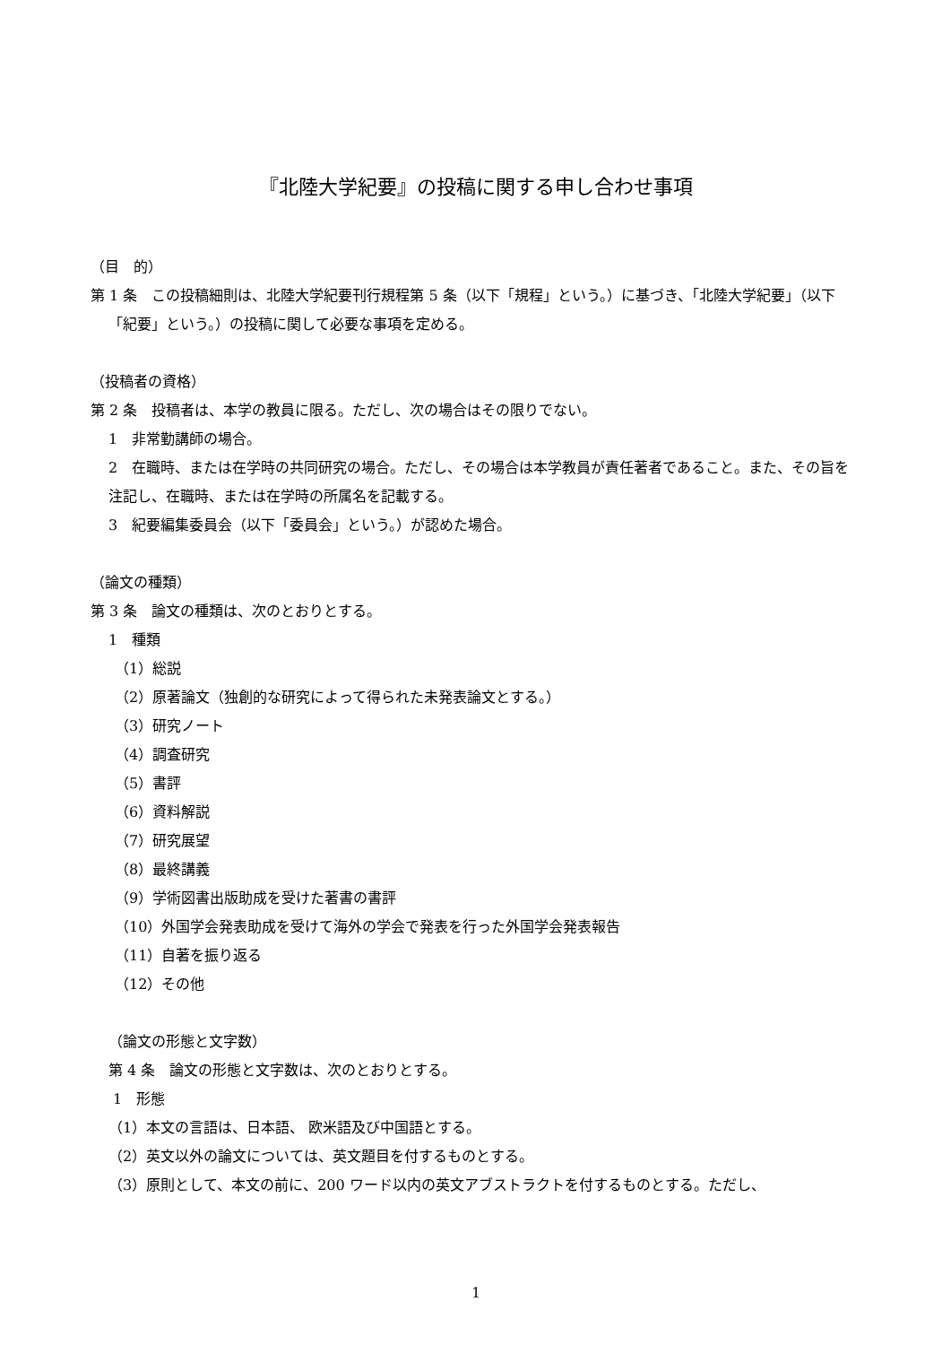『北陸大学紀要』の投稿に関する申し合わせ事項
（目　的）
第 1 条　この投稿細則は、北陸大学紀要刊行規程第 5 条（以下「規程」という。）に基づき、「北陸大学紀要」（以下「紀要」という。）の投稿に関して必要な事項を定める。
（投稿者の資格）
第 2 条　投稿者は、本学の教員に限る。ただし、次の場合はその限りでない。
1　非常勤講師の場合。
2　在職時、または在学時の共同研究の場合。ただし、その場合は本学教員が責任著者であること。また、その旨を注記し、在職時、または在学時の所属名を記載する。
3　紀要編集委員会（以下「委員会」という。）が認めた場合。
（論文の種類）
第 3 条　論文の種類は、次のとおりとする。
1　種類
（1）総説
（2）原著論文（独創的な研究によって得られた未発表論文とする。）
（3）研究ノート
（4）調査研究
（5）書評
（6）資料解説
（7）研究展望
（8）最終講義
（9）学術図書出版助成を受けた著書の書評
（10）外国学会発表助成を受けて海外の学会で発表を行った外国学会発表報告
（11）自著を振り返る
（12）その他
（論文の形態と文字数）
第 4 条　論文の形態と文字数は、次のとおりとする。
1　形態
（1）本文の言語は、日本語、 欧米語及び中国語とする。
（2）英文以外の論文については、英文題目を付するものとする。
（3）原則として、本文の前に、200 ワード以内の英文アブストラクトを付するものとする。ただし、
1